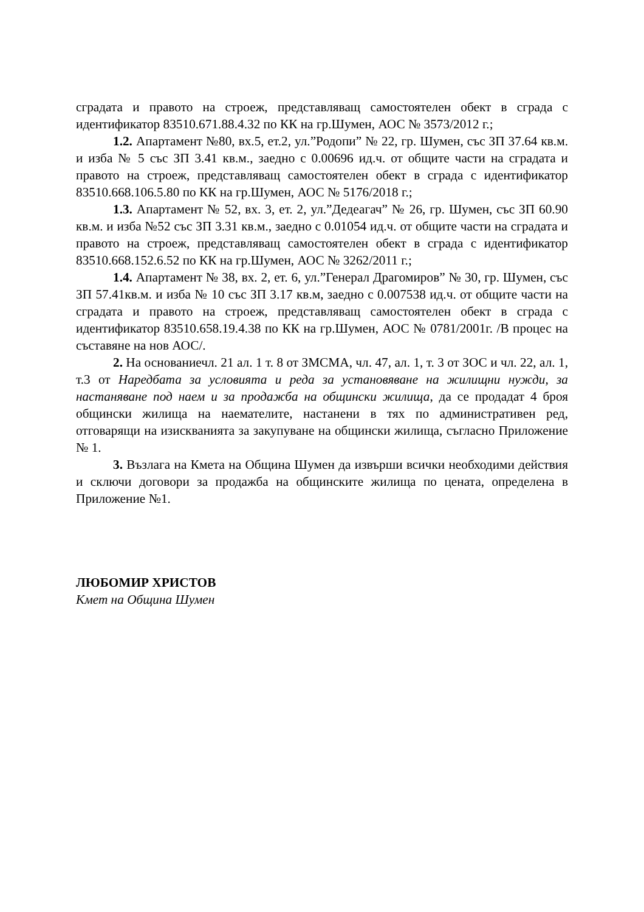сградата и правото на строеж, представляващ самостоятелен обект в сграда с идентификатор 83510.671.88.4.32 по КК на гр.Шумен, АОС № 3573/2012 г.;
1.2. Апартамент №80, вх.5, ет.2, ул.”Родопи” № 22, гр. Шумен, със ЗП 37.64 кв.м. и изба № 5 със ЗП 3.41 кв.м., заедно с 0.00696 ид.ч. от общите части на сградата и правото на строеж, представляващ самостоятелен обект в сграда с идентификатор 83510.668.106.5.80 по КК на гр.Шумен, АОС № 5176/2018 г.;
1.3. Апартамент № 52, вх. 3, ет. 2, ул.”Дедеагач” № 26, гр. Шумен, със ЗП 60.90 кв.м. и изба №52 със ЗП 3.31 кв.м., заедно с 0.01054 ид.ч. от общите части на сградата и правото на строеж, представляващ самостоятелен обект в сграда с идентификатор 83510.668.152.6.52 по КК на гр.Шумен, АОС № 3262/2011 г.;
1.4. Апартамент № 38, вх. 2, ет. 6, ул.”Генерал Драгомиров” № 30, гр. Шумен, със ЗП 57.41кв.м. и изба № 10 със ЗП 3.17 кв.м, заедно с 0.007538 ид.ч. от общите части на сградата и правото на строеж, представляващ самостоятелен обект в сграда с идентификатор 83510.658.19.4.38 по КК на гр.Шумен, АОС № 0781/2001г. /В процес на съставяне на нов АОС/.
2. На основаниечл. 21 ал. 1 т. 8 от ЗМСМА, чл. 47, ал. 1, т. 3 от ЗОС и чл. 22, ал. 1, т.3 от Наредбата за условията и реда за установяване на жилищни нужди, за настаняване под наем и за продажба на общински жилища, да се продадат 4 броя общински жилища на наемателите, настанени в тях по административен ред, отговарящи на изискванията за закупуване на общински жилища, съгласно Приложение № 1.
3. Възлага на Кмета на Община Шумен да извърши всички необходими действия и сключи договори за продажба на общинските жилища по цената, определена в Приложение №1.
ЛЮБОМИР ХРИСТОВ
Кмет на Община Шумен